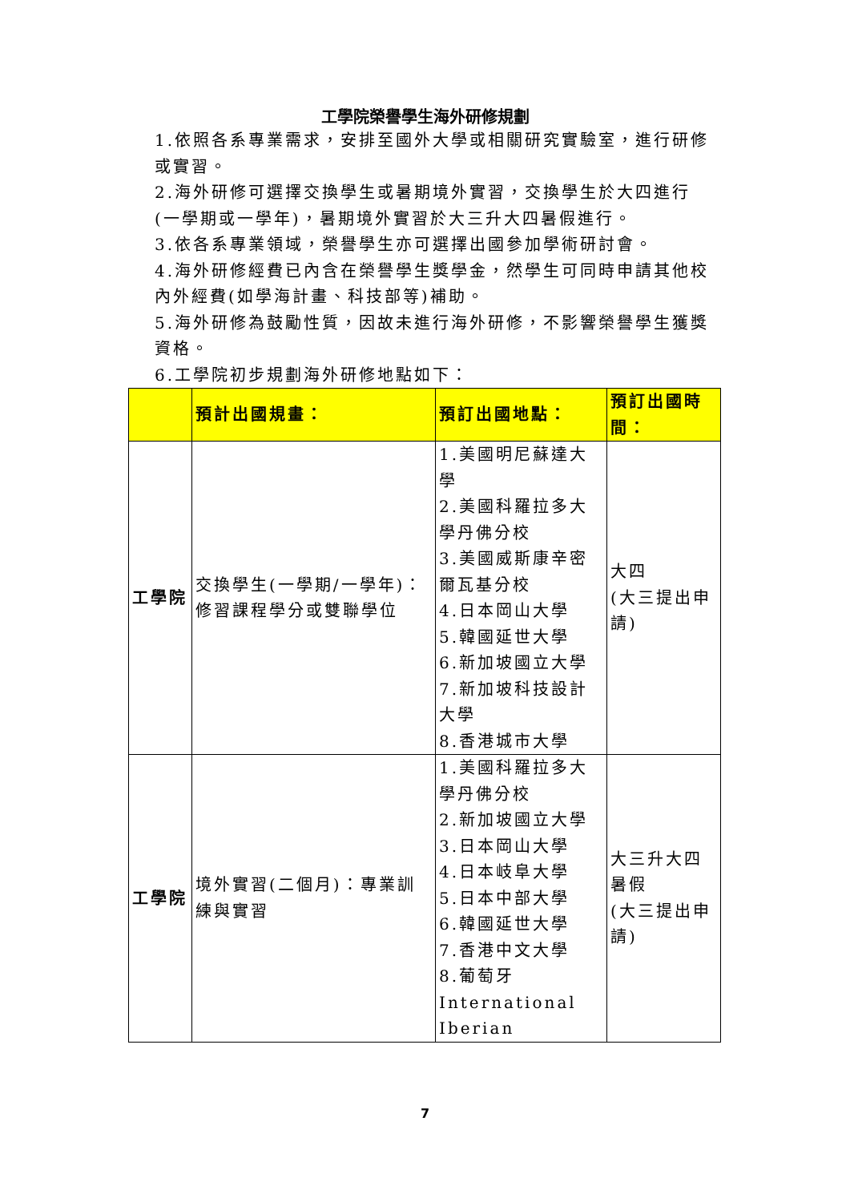工學院榮譽學生海外研修規劃
1.依照各系專業需求，安排至國外大學或相關研究實驗室，進行研修或實習。
2.海外研修可選擇交換學生或暑期境外實習，交換學生於大四進行(一學期或一學年)，暑期境外實習於大三升大四暑假進行。
3.依各系專業領域，榮譽學生亦可選擇出國參加學術研討會。
4.海外研修經費已內含在榮譽學生獎學金，然學生可同時申請其他校內外經費(如學海計畫、科技部等)補助。
5.海外研修為鼓勵性質，因故未進行海外研修，不影響榮譽學生獲獎資格。
6.工學院初步規劃海外研修地點如下：
| | 預計出國規畫： | 預訂出國地點： | 預訂出國時間： |
| --- | --- | --- | --- |
| 工學院 | 交換學生(一學期/一學年)：修習課程學分或雙聯學位 | 1.美國明尼蘇達大學 2.美國科羅拉多大學丹佛分校 3.美國威斯康辛密爾瓦基分校 4.日本岡山大學 5.韓國延世大學 6.新加坡國立大學 7.新加坡科技設計大學 8.香港城市大學 | 大四 (大三提出申請) |
| 工學院 | 境外實習(二個月)：專業訓練與實習 | 1.美國科羅拉多大學丹佛分校 2.新加坡國立大學 3.日本岡山大學 4.日本岐阜大學 5.日本中部大學 6.韓國延世大學 7.香港中文大學 8.葡萄牙 International Iberian | 大三升大四暑假 (大三提出申請) |
7